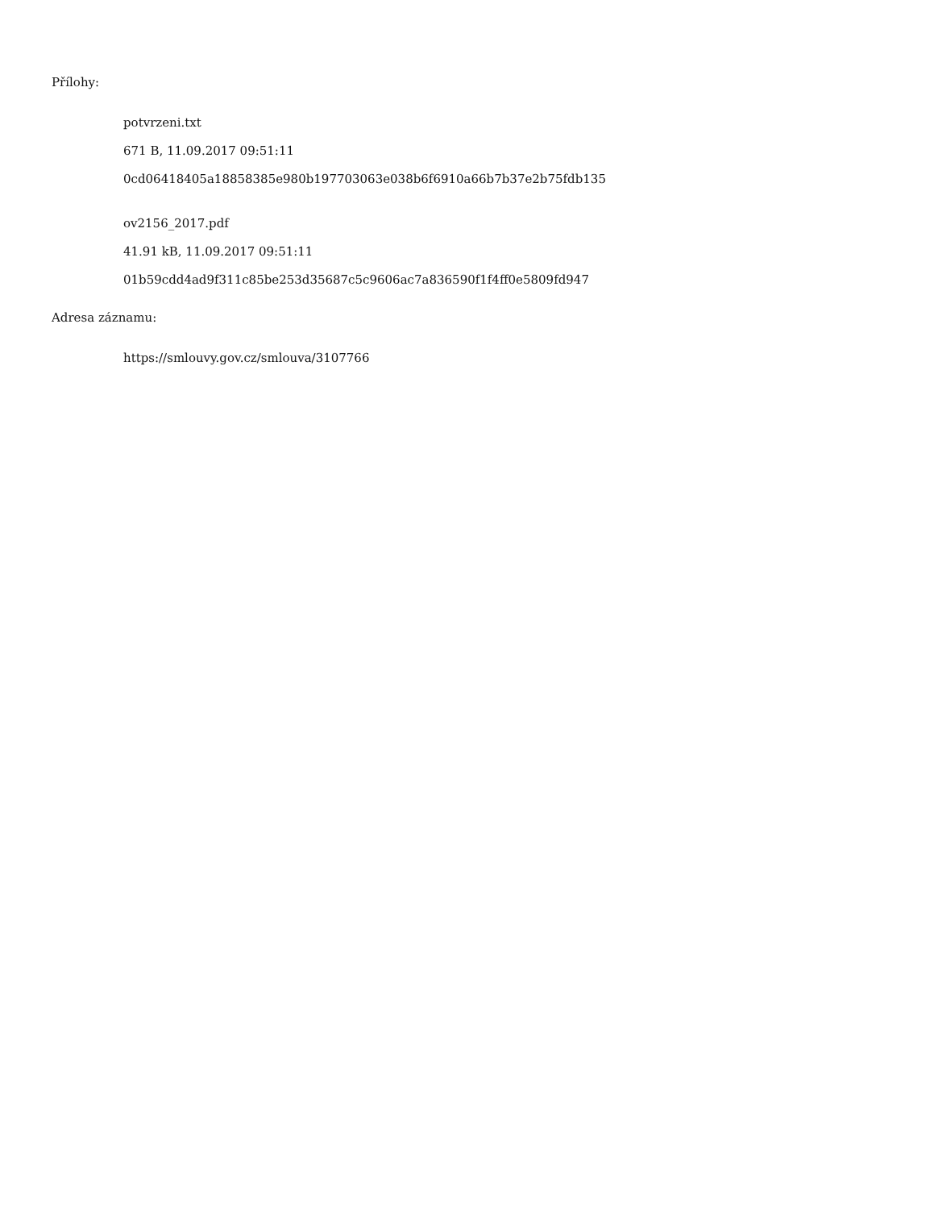Přílohy:
potvrzeni.txt
671 B, 11.09.2017 09:51:11
0cd06418405a18858385e980b197703063e038b6f6910a66b7b37e2b75fdb135
ov2156_2017.pdf
41.91 kB, 11.09.2017 09:51:11
01b59cdd4ad9f311c85be253d35687c5c9606ac7a836590f1f4ff0e5809fd947
Adresa záznamu:
https://smlouvy.gov.cz/smlouva/3107766